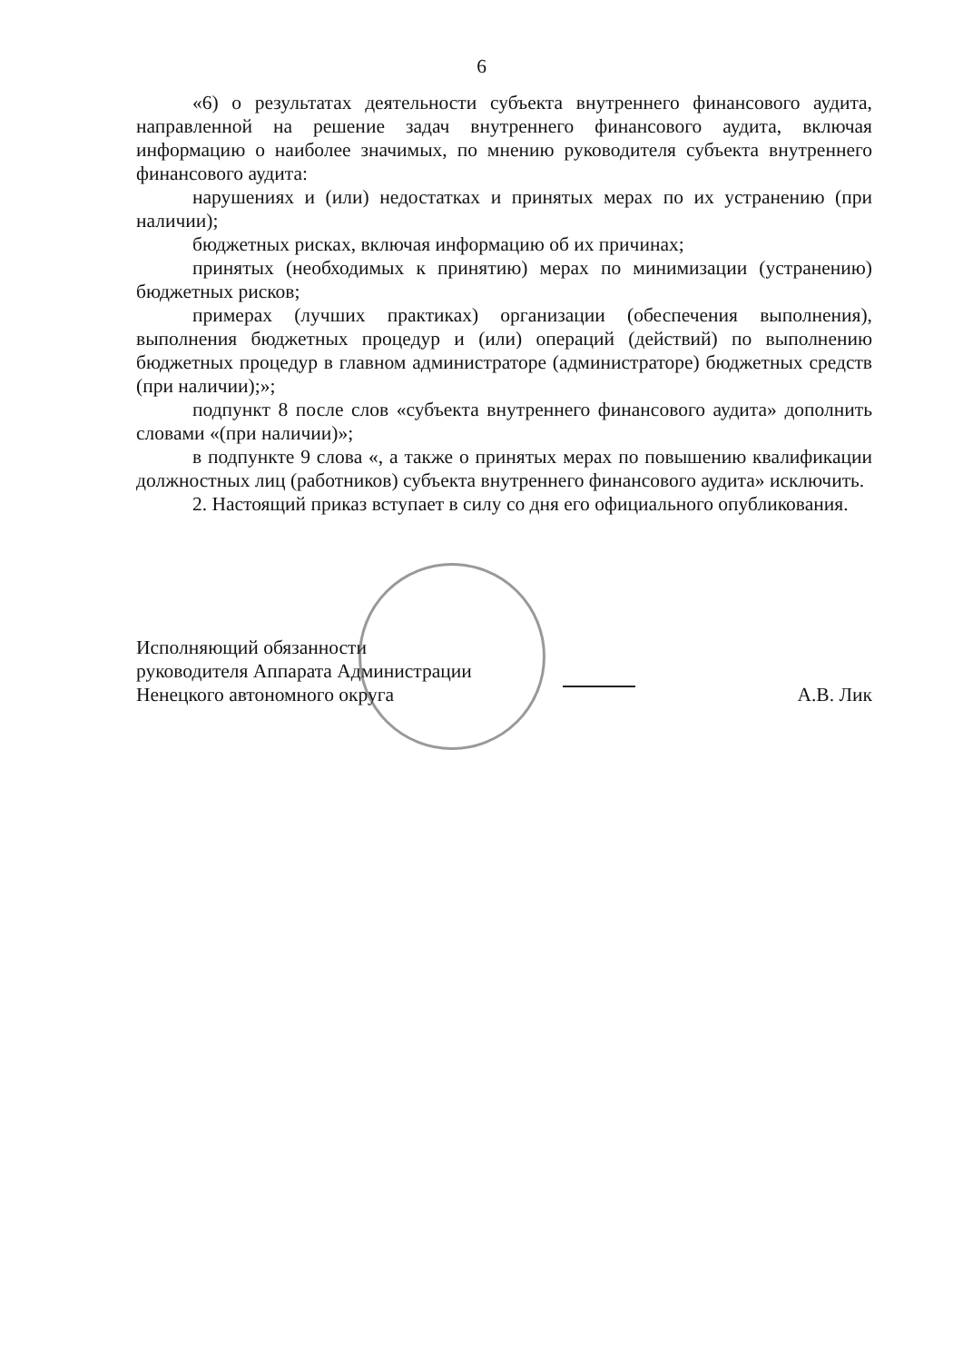6
«6) о результатах деятельности субъекта внутреннего финансового аудита, направленной на решение задач внутреннего финансового аудита, включая информацию о наиболее значимых, по мнению руководителя субъекта внутреннего финансового аудита:
нарушениях и (или) недостатках и принятых мерах по их устранению (при наличии);
бюджетных рисках, включая информацию об их причинах;
принятых (необходимых к принятию) мерах по минимизации (устранению) бюджетных рисков;
примерах (лучших практиках) организации (обеспечения выполнения), выполнения бюджетных процедур и (или) операций (действий) по выполнению бюджетных процедур в главном администраторе (администраторе) бюджетных средств (при наличии);»;
подпункт 8 после слов «субъекта внутреннего финансового аудита» дополнить словами «(при наличии)»;
в подпункте 9 слова «, а также о принятых мерах по повышению квалификации должностных лиц (работников) субъекта внутреннего финансового аудита» исключить.
2. Настоящий приказ вступает в силу со дня его официального опубликования.
Исполняющий обязанности
руководителя Аппарата Администрации
Ненецкого автономного округа
А.В. Лик